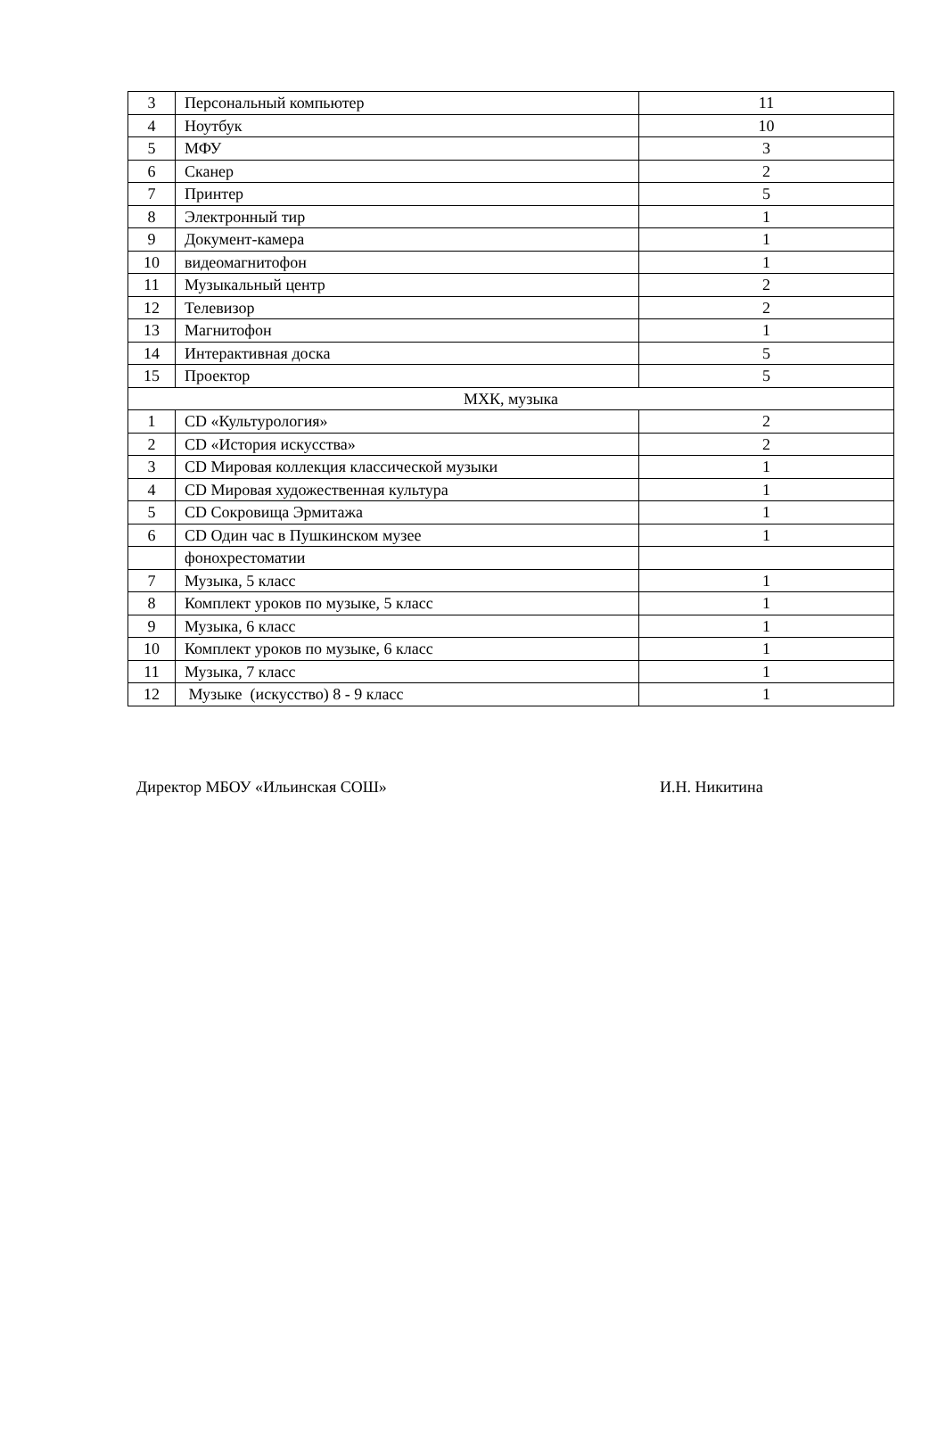| 3 | Персональный компьютер | 11 |
| 4 | Ноутбук | 10 |
| 5 | МФУ | 3 |
| 6 | Сканер | 2 |
| 7 | Принтер | 5 |
| 8 | Электронный тир | 1 |
| 9 | Документ-камера | 1 |
| 10 | видеомагнитофон | 1 |
| 11 | Музыкальный центр | 2 |
| 12 | Телевизор | 2 |
| 13 | Магнитофон | 1 |
| 14 | Интерактивная доска | 5 |
| 15 | Проектор | 5 |
| МХК, музыка | | |
| 1 | CD «Культурология» | 2 |
| 2 | CD «История искусства» | 2 |
| 3 | CD Мировая коллекция классической музыки | 1 |
| 4 | CD Мировая художественная культура | 1 |
| 5 | CD Сокровища Эрмитажа | 1 |
| 6 | CD Один час в Пушкинском музее | 1 |
| | фонохрестоматии | |
| 7 | Музыка, 5 класс | 1 |
| 8 | Комплект уроков по музыке, 5 класс | 1 |
| 9 | Музыка, 6 класс | 1 |
| 10 | Комплект уроков по музыке, 6 класс | 1 |
| 11 | Музыка, 7 класс | 1 |
| 12 | Музыке (искусство) 8 - 9 класс | 1 |
Директор МБОУ «Ильинская СОШ» И.Н. Никитина